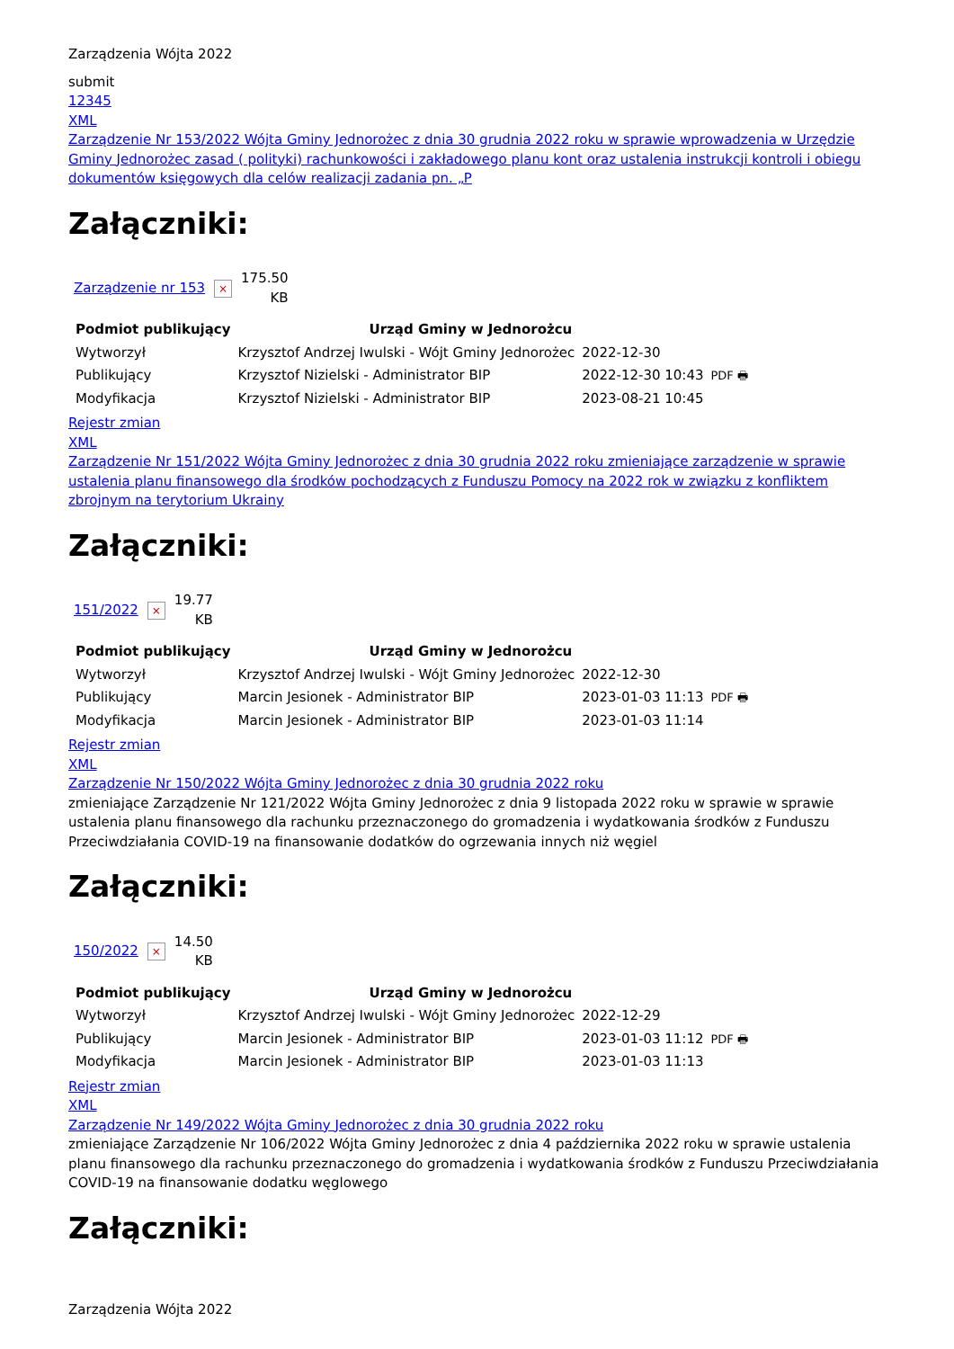Zarządzenia Wójta 2022
submit
12345
XML
Zarządzenie Nr 153/2022 Wójta Gminy Jednorożec z dnia 30 grudnia 2022 roku w sprawie wprowadzenia w Urzędzie Gminy Jednorożec zasad ( polityki) rachunkowości i zakładowego planu kont oraz ustalenia instrukcji kontroli i obiegu dokumentów księgowych dla celów realizacji zadania pn. „P
Załączniki:
| Zarządzenie nr 153 | × | 175.50 KB |
| Podmiot publikujący | Urząd Gminy w Jednorożcu | | |
| Wytworzył | Krzysztof Andrzej Iwulski - Wójt Gminy Jednorożec | 2022-12-30 | PDF 🖶 |
| Publikujący | Krzysztof Nizielski - Administrator BIP | 2022-12-30 10:43 | |
| Modyfikacja | Krzysztof Nizielski - Administrator BIP | 2023-08-21 10:45 | |
Rejestr zmian
XML
Zarządzenie Nr 151/2022 Wójta Gminy Jednorożec z dnia 30 grudnia 2022 roku zmieniające zarządzenie w sprawie ustalenia planu finansowego dla środków pochodzących z Funduszu Pomocy na 2022 rok w związku z konfliktem zbrojnym na terytorium Ukrainy
Załączniki:
| 151/2022 | × | 19.77 KB |
| Podmiot publikujący | Urząd Gminy w Jednorożcu | | |
| Wytworzył | Krzysztof Andrzej Iwulski - Wójt Gminy Jednorożec | 2022-12-30 | PDF 🖶 |
| Publikujący | Marcin Jesionek - Administrator BIP | 2023-01-03 11:13 | |
| Modyfikacja | Marcin Jesionek - Administrator BIP | 2023-01-03 11:14 | |
Rejestr zmian
XML
Zarządzenie Nr 150/2022 Wójta Gminy Jednorożec z dnia 30 grudnia 2022 roku
zmieniające Zarządzenie Nr 121/2022 Wójta Gminy Jednorożec z dnia 9 listopada 2022 roku w sprawie w sprawie ustalenia planu finansowego dla rachunku przeznaczonego do gromadzenia i wydatkowania środków z Funduszu Przeciwdziałania COVID-19 na finansowanie dodatków do ogrzewania innych niż węgiel
Załączniki:
| 150/2022 | × | 14.50 KB |
| Podmiot publikujący | Urząd Gminy w Jednorożcu | | |
| Wytworzył | Krzysztof Andrzej Iwulski - Wójt Gminy Jednorożec | 2022-12-29 | PDF 🖶 |
| Publikujący | Marcin Jesionek - Administrator BIP | 2023-01-03 11:12 | |
| Modyfikacja | Marcin Jesionek - Administrator BIP | 2023-01-03 11:13 | |
Rejestr zmian
XML
Zarządzenie Nr 149/2022 Wójta Gminy Jednorożec z dnia 30 grudnia 2022 roku
zmieniające Zarządzenie Nr 106/2022 Wójta Gminy Jednorożec z dnia 4 października 2022 roku w sprawie ustalenia planu finansowego dla rachunku przeznaczonego do gromadzenia i wydatkowania środków z Funduszu Przeciwdziałania COVID-19 na finansowanie dodatku węglowego
Załączniki:
Zarządzenia Wójta 2022